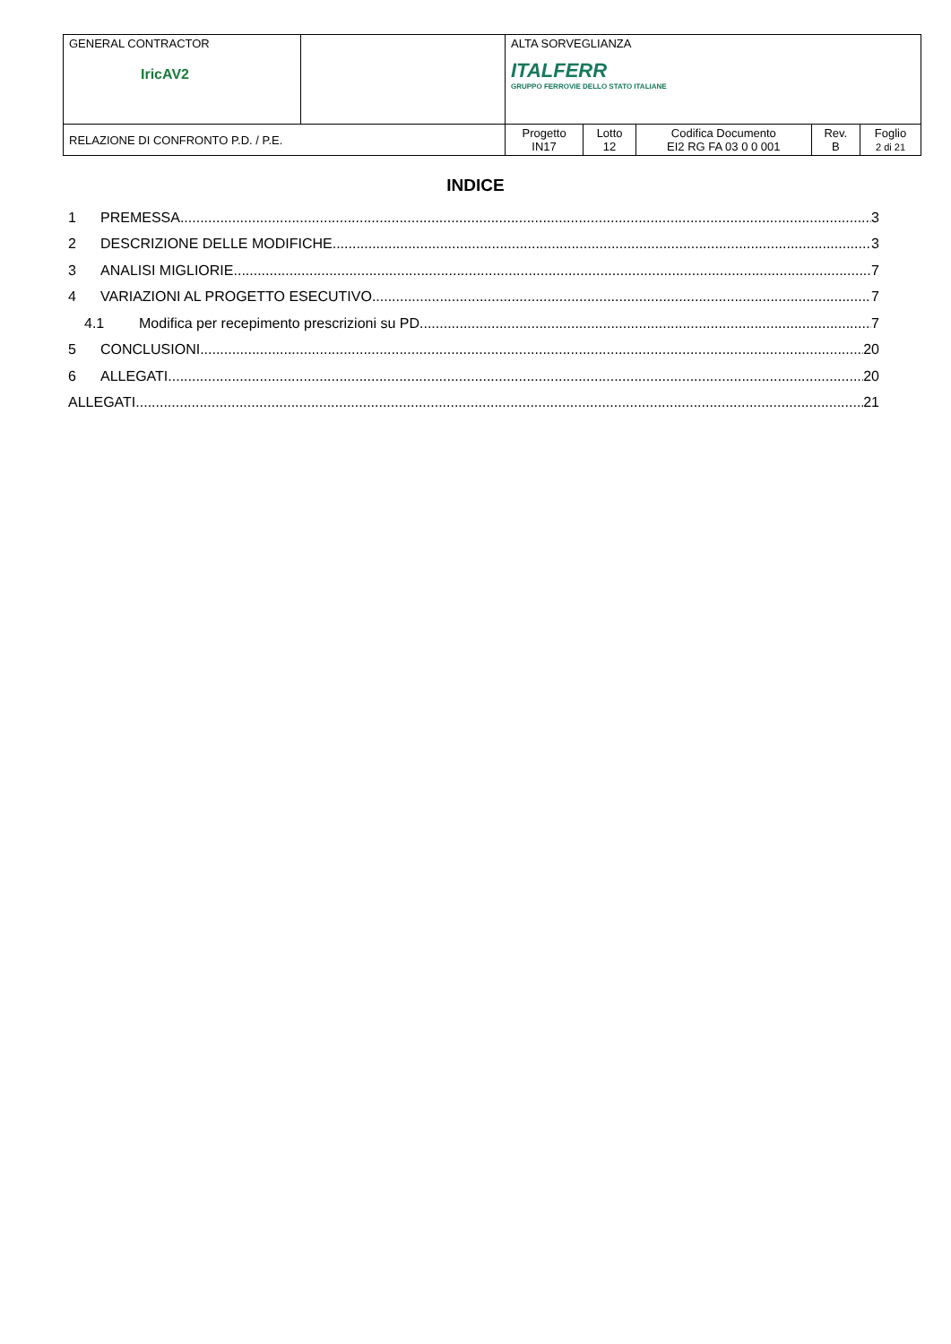| GENERAL CONTRACTOR IricAV2 | | ALTA SORVEGLIANZA ITALFERR GRUPPO FERROVIE DELLO STATO ITALIANE | | | | |
| RELAZIONE DI CONFRONTO P.D. / P.E. | | Progetto IN17 | Lotto 12 | Codifica Documento EI2 RG FA 03 0 0 001 | Rev. B | Foglio 2 di 21 |
INDICE
1 PREMESSA 3
2 DESCRIZIONE DELLE MODIFICHE 3
3 ANALISI MIGLIORIE 7
4 VARIAZIONI AL PROGETTO ESECUTIVO 7
4.1 Modifica per recepimento prescrizioni su PD 7
5 CONCLUSIONI 20
6 ALLEGATI 20
ALLEGATI 21